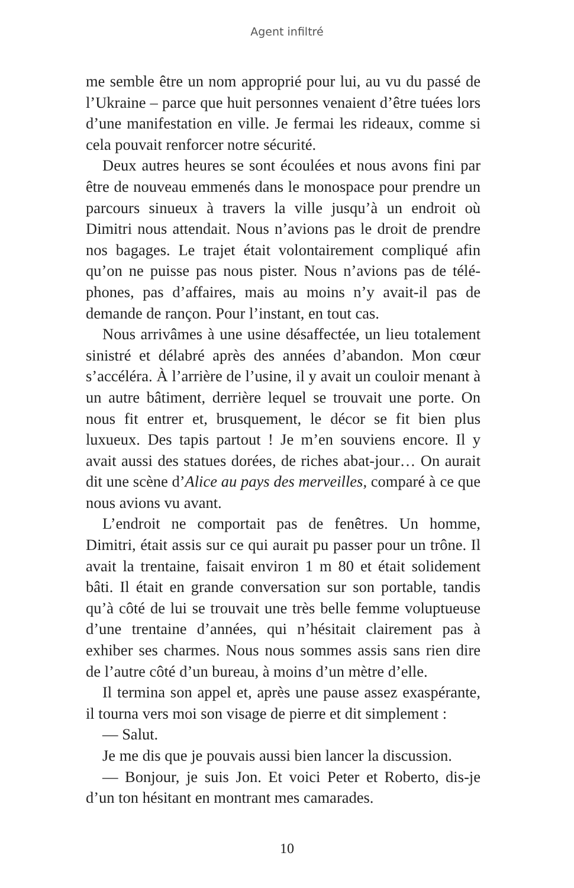Agent infiltré
me semble être un nom approprié pour lui, au vu du passé de l’Ukraine – parce que huit personnes venaient d’être tuées lors d’une manifestation en ville. Je fermai les rideaux, comme si cela pouvait renforcer notre sécurité.
Deux autres heures se sont écoulées et nous avons fini par être de nouveau emmenés dans le monospace pour prendre un parcours sinueux à travers la ville jusqu’à un endroit où Dimitri nous attendait. Nous n’avions pas le droit de prendre nos bagages. Le trajet était volontairement compliqué afin qu’on ne puisse pas nous pister. Nous n’avions pas de télé­phones, pas d’affaires, mais au moins n’y avait-il pas de demande de rançon. Pour l’instant, en tout cas.
Nous arrivâmes à une usine désaffectée, un lieu totalement sinistré et délabré après des années d’abandon. Mon cœur s’ac­céléra. À l’arrière de l’usine, il y avait un couloir menant à un autre bâtiment, derrière lequel se trouvait une porte. On nous fit entrer et, brusquement, le décor se fit bien plus luxueux. Des tapis partout ! Je m’en souviens encore. Il y avait aussi des statues dorées, de riches abat-jour… On aurait dit une scène d’Alice au pays des merveilles, comparé à ce que nous avions vu avant.
L’endroit ne comportait pas de fenêtres. Un homme, Dimitri, était assis sur ce qui aurait pu passer pour un trône. Il avait la trentaine, faisait environ 1 m 80 et était solidement bâti. Il était en grande conversation sur son portable, tandis qu’à côté de lui se trouvait une très belle femme voluptueuse d’une trentaine d’années, qui n’hésitait clairement pas à exhiber ses charmes. Nous nous sommes assis sans rien dire de l’autre côté d’un bureau, à moins d’un mètre d’elle.
Il termina son appel et, après une pause assez exaspérante, il tourna vers moi son visage de pierre et dit simplement :
— Salut.
Je me dis que je pouvais aussi bien lancer la discussion.
— Bonjour, je suis Jon. Et voici Peter et Roberto, dis-je d’un ton hésitant en montrant mes camarades.
10